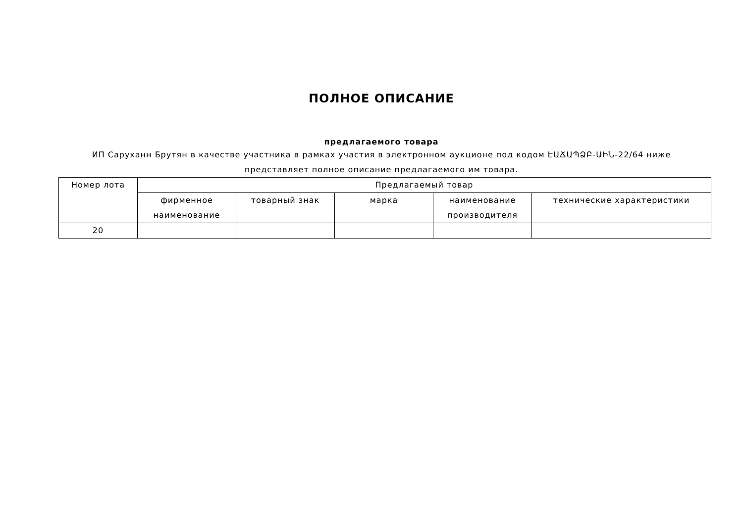ПОЛНОЕ ОПИСАНИЕ
предлагаемого товара
ИП Саруханн Брутян в качестве участника в рамках участия в электронном аукционе под кодом ԷԱՃԱՊՁԲ-ԱԻՆ-22/64 ниже представляет полное описание предлагаемого им товара.
| Номер лота | Предлагаемый товар | | | | |
| --- | --- | --- | --- | --- | --- |
| | фирменное наименование | товарный знак | марка | наименование производителя | технические характеристики |
| 20 | | | | | |